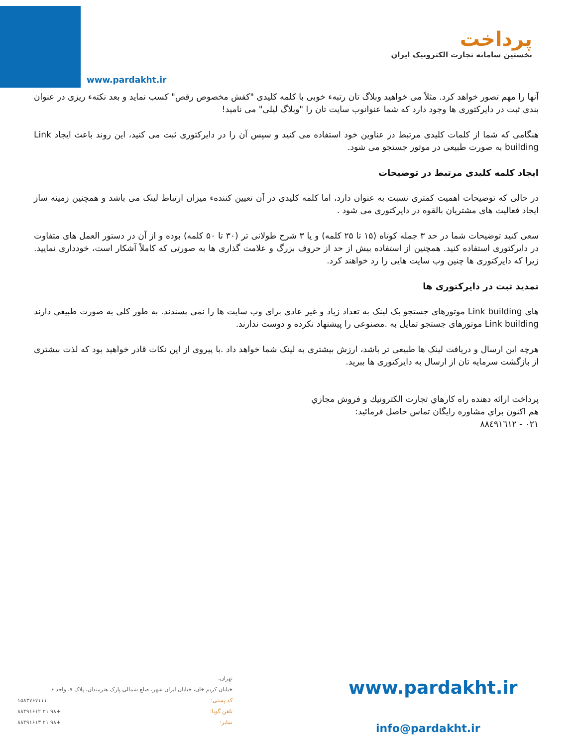www.pardakht.ir
پرداخت
نخستین سامانه تجارت الکترونیک ایران
آنها را مهم تصور خواهد کرد. مثلاً می خواهید وبلاگ تان رتبهء خوبی با کلمه کلیدی "کفش مخصوص رقص" کسب نماید و بعد نکتهء ریزی در عنوان بندی ثبت در دایرکتوری ها وجود دارد که شما عنوانوب سایت تان را "وبلاگ لیلی" می نامید!
هنگامی که شما از کلمات کلیدی مرتبط در عناوین خود استفاده می کنید و سپس آن را در دایرکتوری ثبت می کنید، این روند باعث ایجاد Link building به صورت طبیعی در موتور جستجو می شود.
ایجاد کلمه کلیدی مرتبط در توضیحات
در حالی که توضیحات اهمیت کمتری نسبت به عنوان دارد، اما کلمه کلیدی در آن تعیین کنندهء میزان ارتباط لینک می باشد و همچنین زمینه ساز ایجاد فعالیت های مشتریان بالقوه در دایرکتوری می شود .
سعی کنید توضیحات شما در حد ۳ جمله کوتاه (۱۵ تا ۲۵ کلمه) و یا ۳ شرح طولانی تر (۳۰ تا ۵۰ کلمه) بوده و از آن در دستور العمل های متفاوت در دایرکتوری استفاده کنید. همچنین از استفاده بیش از حد از حروف بزرگ و علامت گذاری ها به صورتی که کاملاً آشکار است، خودداری نمایید. زیرا که دایرکتوری ها چنین وب سایت هایی را رد خواهند کرد.
تمدید ثبت در دایرکتوری ها
های Link building موتورهای جستجو بک لینک به تعداد زیاد و غیر عادی برای وب سایت ها را نمی پسندند. به طور کلی به صورت طبیعی دارند Link building موتورهای جستجو تمایل به .مصنوعی را پیشنهاد نکرده و دوست ندارند.
هرچه این ارسال و دریافت لینک ها طبیعی تر باشد، ارزش بیشتری به لینک شما خواهد داد .با پیروی از این نکات قادر خواهید بود که لذت بیشتری از بازگشت سرمایه تان از ارسال به دایرکتوری ها ببرید.
پرداخت ارائه دهنده راه کارهاي تجارت الكترونيك و فروش مجازي
هم اكنون براي مشاوره رايگان تماس حاصل فرمائيد:
۰۲۱ - ۸۸٤۹۱٦۱۲
تهران،
خیابان کریم خان، خیابان ایران شهر، ضلع شمالی پارک هنرمندان، پلاک ۷، واحد ۶
کد پستی: ۱۵۸۳۷۶۷۱۱۱
تلفن گویا: +۹۸ ۲۱ ۸۸۴۹۱۶۱۲
نمابر: +۹۸ ۲۱ ۸۸۴۹۱۶۱۳
www.pardakht.ir
info@pardakht.ir